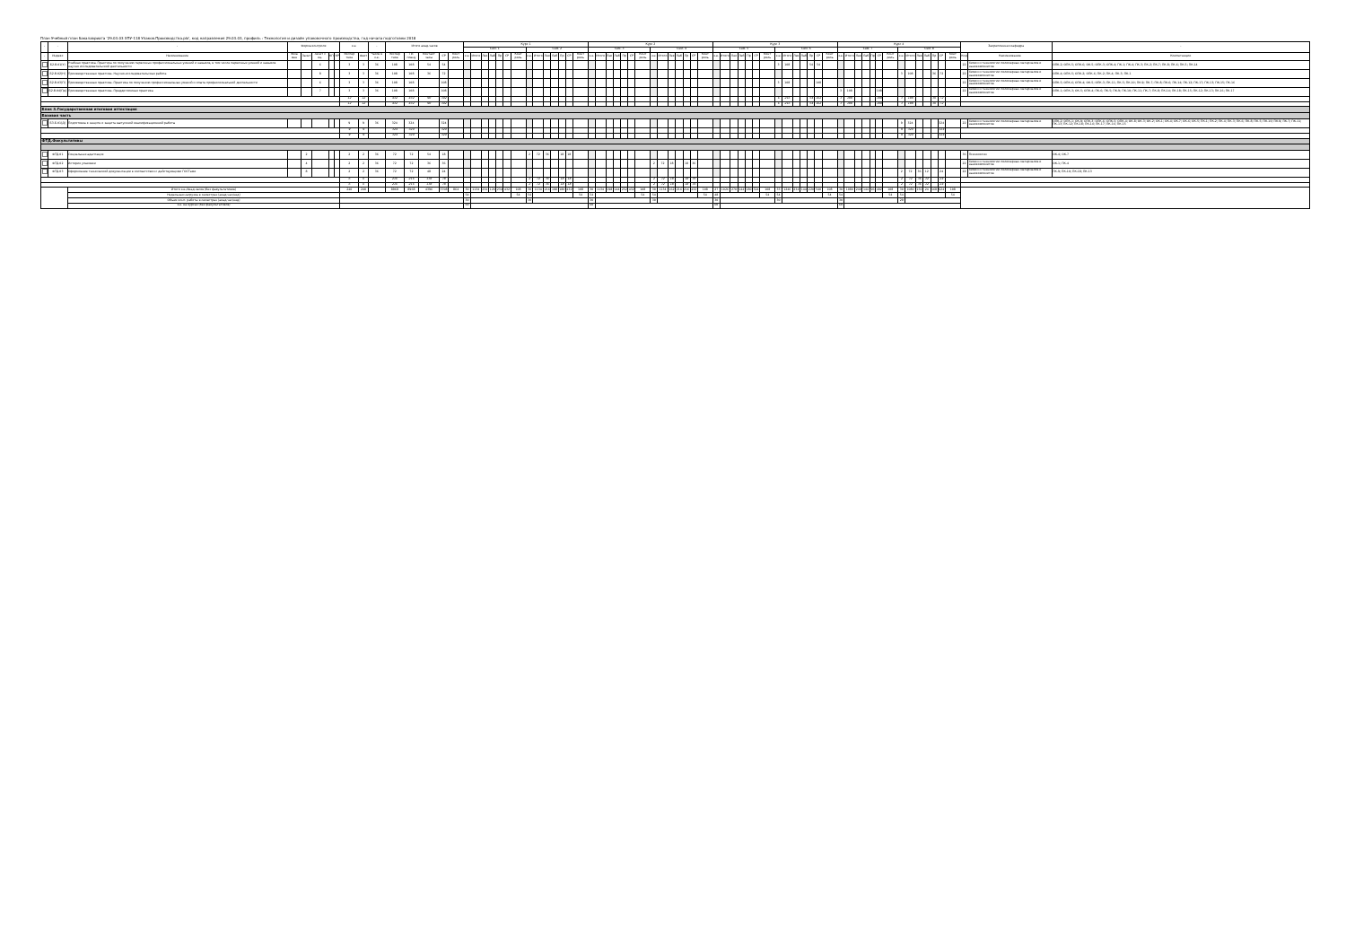План Учебный план бакалавриата '29.03.03 ХПУ-118 Упаков.Производства.plx', код направления 29.03.03, профиль : Технология и дизайн упаковочного производства, год начала подготовки 2018
| - | - | - | Форма контроля | | | | | з.е. | | - | Итого акад.часов | | | | | Курс 1 | | | | | | | | | | | | | | Курс 2 | | | | | | | | | | | | | | Курс 3 | | | | | | | | | | | | | | Курс 4 | | | | | | | | | | | | | | Закрепленная кафедра | | - |
| --- | --- | --- | --- | --- | --- | --- | --- | --- | --- | --- | --- | --- | --- | --- | --- | --- | --- | --- | --- | --- | --- | --- | --- | --- | --- | --- | --- | --- | --- | --- | --- | --- | --- | --- | --- | --- | --- | --- | --- | --- | --- | --- | --- | --- | --- | --- | --- | --- | --- | --- | --- | --- | --- | --- | --- | --- | --- | --- | --- | --- | --- | --- | --- | --- | --- | --- | --- | --- | --- | --- | --- | --- | --- | --- |
| | | | | | | | | | | | | | | | | Сем. 1 | | | | | | | Сем. 2 | | | | | | | Сем. 3 | | | | | | | Сем. 4 | | | | | | | Сем. 5 | | | | | | | Сем. 6 | | | | | | | Сем. 7 | | | | | | | Сем. 8 | | | | | | | | | |
| - | Индекс | Наименование | Экза мен | Зачет | Зачет с оц. | КП | КР | Экспер тное | Факт | Часов в з.е. | Экспер тное | По плану | Контакт часы | СР | Конт роль | з.е. | Итого | Лек | Лаб | Пр | СР | Конт роль | з.е. | Итого | Лек | Лаб | Пр | СР | Конт роль | з.е. | Итого | Лек | Лаб | Пр | СР | Конт роль | з.е. | Итого | Лек | Лаб | Пр | СР | Конт роль | з.е. | Итого | Лек | Лаб | Пр | СР | Конт роль | з.е. | Итого | Лек | Лаб | Пр | СР | Конт роль | з.е. | Итого | Лек | Лаб | Пр | СР | Конт роль | з.е. | Итого | Лек | Лаб | Пр | СР | Конт роль | Код | Наименование | Компетенции |
| | Б2.В.01(У) | Учебная практика. Практика по получению первичных профессиональных умений и навыков, в том числе первичных умений и навыков научно исследовательской деятельности | | | 6 | | | 3 | 3 | 36 | 108 | 108 | 54 | 54 | | | | | | | | | | | | | | | | | | | | | | | | | | | | | | | | | | | | | 3 | 108 | | | 54 | 54 | | | | | | | | | | | | | | | | 22 | Химии и технологии полимерных материалов и нанокомпозитов | ОПК-2; ОПК-5; ОПК-6; ОК-5; ОПК-3; ОПК-4; ПК-1; ПК-4; ПК-3; ПК-2; ПК-7; ПК-8; ПК-6; ПК-5; ПК-14 |
| | Б2.В.02(Н) | Производственная практика. Научно-исследовательская работа | | | 8 | | | 3 | 3 | 36 | 108 | 108 | 36 | 72 | | | | | | | | | | | | | | | | | | | | | | | | | | | | | | | | | | | | | | | | | | | | | | | | | | | 3 | 108 | | | 36 | 72 | | 22 | Химии и технологии полимерных материалов и нанокомпозитов | ОПК-4; ОПК-5; ОПК-2; ОПК-6; ПК-2; ПК-4; ПК-3; ПК-1 |
| | Б2.В.03(П) | Производственная практика. Практика по получению профессиональных умений и опыта профессиональной деятельности | | | 6 | | | 3 | 3 | 36 | 108 | 108 | | 108 | | | | | | | | | | | | | | | | | | | | | | | | | | | | | | | | | | | | | 3 | 108 | | | | 108 | | | | | | | | | | | | | | | | 22 | Химии и технологии полимерных материалов и нанокомпозитов | ОПК-5; ОПК-6; ОПК-4; ОК-5; ОПК-3; ПК-11; ПК-5; ПК-10; ПК-9; ПК-7; ПК-8; ПК-6; ПК-14; ПК-12; ПК-17; ПК-13; ПК-15; ПК-16 |
| | Б2.В.04(Пд) | Производственная практика. Преддипломная практика | | | 7 | | | 3 | 3 | 36 | 108 | 108 | | 108 | | | | | | | | | | | | | | | | | | | | | | | | | | | | | | | | | | | | | | | | | | | | 3 | 108 | | | | 108 | | | | | | | | | 22 | Химии и технологии полимерных материалов и нанокомпозитов | ОПК-1; ОПК-3; ОК-5; ОПК-4; ПК-6; ПК-5; ПК-9; ПК-10; ПК-11; ПК-7; ПК-8; ПК-14; ПК-18; ПК-15; ПК-12; ПК-13; ПК-16; ПК-17 |
| | | | | | | | | 12 | 12 | | 432 | 432 | 90 | 342 | | | | | | | | | | | | | | | | | | | | | | | | | | | | | | | | | | | | | 6 | 216 | | | 54 | 162 | | 3 | 108 | | | | 108 | | 3 | 108 | | | 36 | 72 | | | | |
| | | | | | | | | 12 | 12 | | 432 | 432 | 90 | 342 | | | | | | | | | | | | | | | | | | | | | | | | | | | | | | | | | | | | | 6 | 216 | | | 54 | 162 | | 3 | 108 | | | | 108 | | 3 | 108 | | | 36 | 72 | | | | |
| Блок 3.Государственная итоговая аттестация | | | | | | | | | | | | | | | | | | | | | | | | | | | | | | | | | | | | | | | | | | | | | | | | | | | | | | | | | | | | | | | | | | | | | | | | | | |
| Базовая часть | | | | | | | | | | | | | | | | | | | | | | | | | | | | | | | | | | | | | | | | | | | | | | | | | | | | | | | | | | | | | | | | | | | | | | | | | | |
| | Б3.Б.01(Д) | Подготовка к защите и защита выпускной квалификационной работы | | | | | | 9 | 9 | 36 | 324 | 324 | | 324 | | | | | | | | | | | | | | | | | | | | | | | | | | | | | | | | | | | | | | | | | | | | | | | | | | | 9 | 324 | | | | 324 | | 22 | Химии и технологии полимерных материалов и нанокомпозитов | ОПК-2; ОПК-1; ОК-9; ОПК-3; ОПК-6; ОПК-5; ОПК-4; ОК-8; ОК-3; ОК-2; ОК-1; ОК-4; ОК-7; ОК-6; ОК-5; ПК-1; ПК-2; ПК-4; ПК-3; ПК-6; ПК-8; ПК-5; ПК-10; ПК-9; ПК-7; ПК-11; ПК-13; ПК-12; ПК-18; ПК-14; ПК-17; ПК-16; ПК-15 |
| | | | | | | | | 9 | 9 | | 324 | 324 | | 324 | | | | | | | | | | | | | | | | | | | | | | | | | | | | | | | | | | | | | | | | | | | | | | | | | | | 9 | 324 | | | | 324 | | | | |
| | | | | | | | | 9 | 9 | | 324 | 324 | | 324 | | | | | | | | | | | | | | | | | | | | | | | | | | | | | | | | | | | | | | | | | | | | | | | | | | | 9 | 324 | | | | 324 | | | | |
| ФТД.Факультативы | | | | | | | | | | | | | | | | | | | | | | | | | | | | | | | | | | | | | | | | | | | | | | | | | | | | | | | | | | | | | | | | | | | | | | | | | | |
| | ФТД.01 | Социальная адаптация | | 2 | | | | 2 | 2 | 36 | 72 | 72 | 54 | 18 | | | | | | | | | 2 | 72 | 36 | | 18 | 18 | | | | | | | | | | | | | | | | | | | | | | | | | | | | | | | | | | | | | | | | | | | | 36 | Психологии | ОК-4; ОК-7 |
| | ФТД.02 | История упаковки | | 4 | | | | 2 | 2 | 36 | 72 | 72 | 36 | 36 | | | | | | | | | | | | | | | | | | | | | | | 2 | 72 | 18 | | 18 | 36 | | | | | | | | | | | | | | | | | | | | | | | | | | | | | | 22 | Химии и технологии полимерных материалов и нанокомпозитов | ОК-1; ПК-4 |
| | ФТД.03 | Оформление технической документации в соответствии с действующими ГОСТами | | 8 | | | | 2 | 2 | 36 | 72 | 72 | 48 | 24 | | | | | | | | | | | | | | | | | | | | | | | | | | | | | | | | | | | | | | | | | | | | | | | | | | | 2 | 72 | 36 | 12 | | 24 | | 22 | Химии и технологии полимерных материалов и нанокомпозитов | ПК-9; ПК-10; ПК-18; ПК-13 |
| | | | | | | | | 6 | 6 | | 216 | 216 | 138 | 78 | | | | | | | | | 2 | 72 | 36 | | 18 | 18 | | | | | | | | | 2 | 72 | 18 | | 18 | 36 | | | | | | | | | | | | | | | | | | | | | | | 2 | 72 | 36 | 12 | | 24 | | | | |
| | | | | | | | | 6 | 6 | | 216 | 216 | 138 | 78 | | | | | | | | | 2 | 72 | 36 | | 18 | 18 | | | | | | | | | 2 | 72 | 18 | | 18 | 36 | | | | | | | | | | | | | | | | | | | | | | | 2 | 72 | 36 | 12 | | 24 | | | | |
| | | Итого з.е./Акад.часов (без факультативов) | | | | | | 240 | 240 | | 8968 | 8968 | 4396 | 3708 | 864 | 30 | 1134 | 234 | 126 | 234 | 432 | 108 | 30 | 1134 | 216 | 198 | 180 | 432 | 108 | 30 | 1134 | 198 | 144 | 252 | 432 | 108 | 30 | 1134 | 162 | 216 | 216 | 432 | 108 | 27 | 1026 | 270 | 144 | 180 | 324 | 108 | 33 | 1246 | 234 | 144 | 220 | 540 | 108 | 30 | 1080 | 240 | 144 | 96 | 492 | 108 | 30 | 1080 | 156 | 24 | 168 | 624 | 108 | | | |
| | | Недельная нагрузка в семестрах (акад.час/нед) | | | | | | | | | | | | | | 54 | | | | | | 54 | 54 | | | | | | 54 | 54 | | | | | | 54 | 54 | | | | | | 54 | 48 | | | | | | 54 | 54 | | | | | | 54 | 54 | | | | | | 54 | 54 | | | | | | 54 | | | |
| | | Объем конт. работы в семестрах (акад.час/нед) | | | | | | | | | | | | | | 30 | | | | | | | 30 | | | | | | | 30 | | | | | | | 30 | | | | | | | 30 | | | | | | | 30 | | | | | | | 30 | | | | | | | 29 | | | | | | | | | |
| | | з.е. на курсах (без факультативов) | | | | | | | | | | | | | | 60 | | | | | | | | | | | | | | 60 | | | | | | | | | | | | | | 60 | | | | | | | | | | | | | | 60 | | | | | | | | | | | | | | | | |